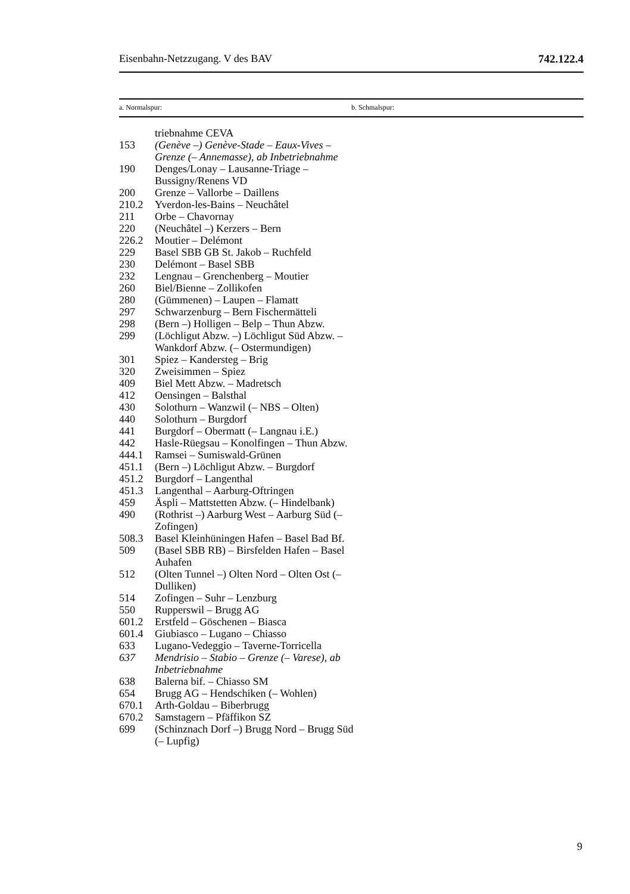Eisenbahn-Netzzugang. V des BAV 742.122.4
a. Normalspur: b. Schmalspur:
| | triebnahme CEVA |
| 153 | (Genève –) Genève-Stade – Eaux-Vives – Grenze (– Annemasse), ab Inbetrieb­nahme |
| 190 | Denges/Lonay – Lausanne-Triage – Bussigny/Renens VD |
| 200 | Grenze – Vallorbe – Daillens |
| 210.2 | Yverdon-les-Bains – Neuchâtel |
| 211 | Orbe – Chavornay |
| 220 | (Neuchâtel –) Kerzers – Bern |
| 226.2 | Moutier – Delémont |
| 229 | Basel SBB GB St. Jakob – Ruchfeld |
| 230 | Delémont – Basel SBB |
| 232 | Lengnau – Grenchenberg – Moutier |
| 260 | Biel/Bienne – Zollikofen |
| 280 | (Gümmenen) – Laupen – Flamatt |
| 297 | Schwarzenburg – Bern Fischermätteli |
| 298 | (Bern –) Holligen – Belp – Thun Abzw. |
| 299 | (Löchligut Abzw. –) Löchligut Süd Abzw. – Wankdorf Abzw. (– Oster­mundigen) |
| 301 | Spiez – Kandersteg – Brig |
| 320 | Zweisimmen – Spiez |
| 409 | Biel Mett Abzw. – Madretsch |
| 412 | Oensingen – Balsthal |
| 430 | Solothurn – Wanzwil (– NBS – Olten) |
| 440 | Solothurn – Burgdorf |
| 441 | Burgdorf – Obermatt (– Langnau i.E.) |
| 442 | Hasle-Rüegsau – Konolfingen – Thun Abzw. |
| 444.1 | Ramsei – Sumiswald-Grünen |
| 451.1 | (Bern –) Löchligut Abzw. – Burgdorf |
| 451.2 | Burgdorf – Langenthal |
| 451.3 | Langenthal – Aarburg-Oftringen |
| 459 | Äspli – Mattstetten Abzw. (– Hindel­bank) |
| 490 | (Rothrist –) Aarburg West – Aarburg Süd (– Zofingen) |
| 508.3 | Basel Kleinhüningen Hafen – Basel Bad Bf. |
| 509 | (Basel SBB RB) – Birsfelden Hafen – Basel Auhafen |
| 512 | (Olten Tunnel –) Olten Nord – Olten Ost (– Dulliken) |
| 514 | Zofingen – Suhr – Lenzburg |
| 550 | Rupperswil – Brugg AG |
| 601.2 | Erstfeld – Göschenen – Biasca |
| 601.4 | Giubiasco – Lugano – Chiasso |
| 633 | Lugano-Vedeggio – Taverne-Torricella |
| 637 | Mendrisio – Stabio – Grenze (– Vare­se), ab Inbetriebnahme |
| 638 | Balerna bif. – Chiasso SM |
| 654 | Brugg AG – Hendschiken (– Wohlen) |
| 670.1 | Arth-Goldau – Biberbrugg |
| 670.2 | Samstagern – Pfäffikon SZ |
| 699 | (Schinznach Dorf –) Brugg Nord – Brugg Süd (– Lupfig) |
9